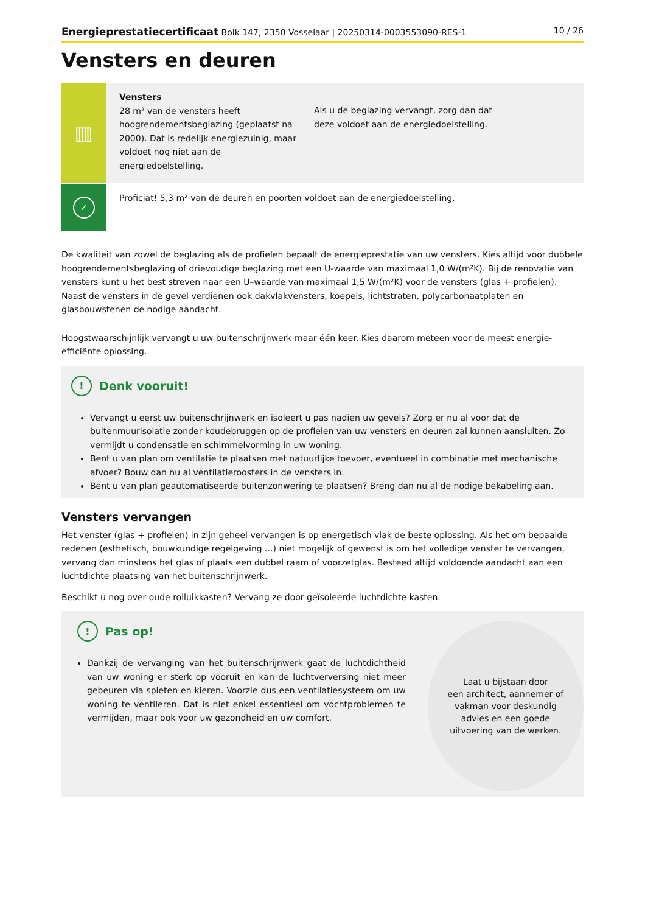Energieprestatiecertificaat Bolk 147, 2350 Vosselaar | 20250314-0003553090-RES-1 10 / 26
Vensters en deuren
▥
Vensters
28 m² van de vensters heeft hoogrendementsbeglazing (geplaatst na 2000). Dat is redelijk energiezuinig, maar voldoet nog niet aan de energiedoelstelling.
Als u de beglazing vervangt, zorg dan dat deze voldoet aan de energiedoelstelling.
✓
Proficiat! 5,3 m² van de deuren en poorten voldoet aan de energiedoelstelling.
De kwaliteit van zowel de beglazing als de profielen bepaalt de energieprestatie van uw vensters. Kies altijd voor dubbele hoogrendementsbeglazing of drievoudige beglazing met een U-waarde van maximaal 1,0 W/(m²K). Bij de renovatie van vensters kunt u het best streven naar een U–waarde van maximaal 1,5 W/(m²K) voor de vensters (glas + profielen). Naast de vensters in de gevel verdienen ook dakvlakvensters, koepels, lichtstraten, polycarbonaatplaten en glasbouwstenen de nodige aandacht.
Hoogstwaarschijnlijk vervangt u uw buitenschrijnwerk maar één keer. Kies daarom meteen voor de meest energie-efficiënte oplossing.
! Denk vooruit!
Vervangt u eerst uw buitenschrijnwerk en isoleert u pas nadien uw gevels? Zorg er nu al voor dat de buitenmuurisolatie zonder koudebruggen op de profielen van uw vensters en deuren zal kunnen aansluiten. Zo vermijdt u condensatie en schimmelvorming in uw woning.
Bent u van plan om ventilatie te plaatsen met natuurlijke toevoer, eventueel in combinatie met mechanische afvoer? Bouw dan nu al ventilatieroosters in de vensters in.
Bent u van plan geautomatiseerde buitenzonwering te plaatsen? Breng dan nu al de nodige bekabeling aan.
Vensters vervangen
Het venster (glas + profielen) in zijn geheel vervangen is op energetisch vlak de beste oplossing. Als het om bepaalde redenen (esthetisch, bouwkundige regelgeving ...) niet mogelijk of gewenst is om het volledige venster te vervangen, vervang dan minstens het glas of plaats een dubbel raam of voorzetglas. Besteed altijd voldoende aandacht aan een luchtdichte plaatsing van het buitenschrijnwerk.
Beschikt u nog over oude rolluikkasten? Vervang ze door geïsoleerde luchtdichte kasten.
! Pas op!
Dankzij de vervanging van het buitenschrijnwerk gaat de luchtdichtheid van uw woning er sterk op vooruit en kan de luchtverversing niet meer gebeuren via spleten en kieren. Voorzie dus een ventilatiesysteem om uw woning te ventileren. Dat is niet enkel essentieel om vochtproblemen te vermijden, maar ook voor uw gezondheid en uw comfort.
Laat u bijstaan door
een architect, aannemer of
vakman voor deskundig
advies en een goede
uitvoering van de werken.